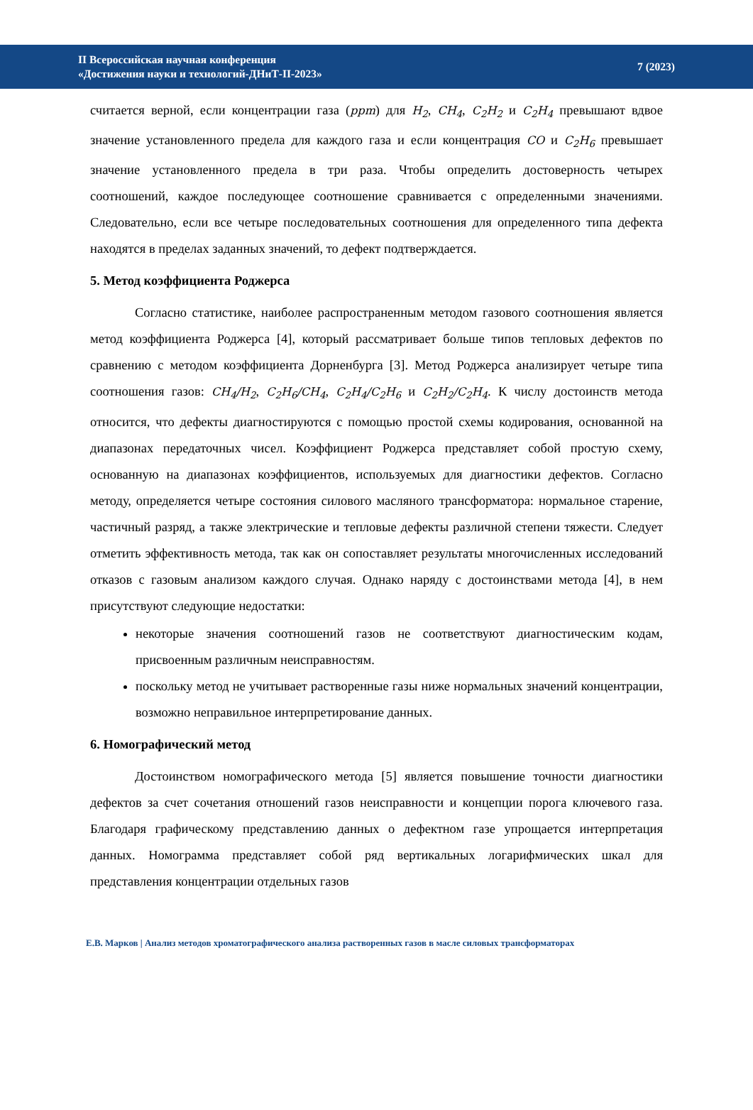II Всероссийская научная конференция
«Достижения науки и технологий-ДНиТ-II-2023»
7 (2023)
считается верной, если концентрации газа (ppm) для H<sub>2</sub>, CH<sub>4</sub>, C<sub>2</sub>H<sub>2</sub> и C<sub>2</sub>H<sub>4</sub> превышают вдвое значение установленного предела для каждого газа и если концентрация CO и C<sub>2</sub>H<sub>6</sub> превышает значение установленного предела в три раза. Чтобы определить достоверность четырех соотношений, каждое последующее соотношение сравнивается с определенными значениями. Следовательно, если все четыре последовательных соотношения для определенного типа дефекта находятся в пределах заданных значений, то дефект подтверждается.
5. Метод коэффициента Роджерса
Согласно статистике, наиболее распространенным методом газового соотношения является метод коэффициента Роджерса [4], который рассматривает больше типов тепловых дефектов по сравнению с методом коэффициента Дорненбурга [3]. Метод Роджерса анализирует четыре типа соотношения газов: CH<sub>4</sub>/H<sub>2</sub>, C<sub>2</sub>H<sub>6</sub>/CH<sub>4</sub>, C<sub>2</sub>H<sub>4</sub>/C<sub>2</sub>H<sub>6</sub> и C<sub>2</sub>H<sub>2</sub>/C<sub>2</sub>H<sub>4</sub>. К числу достоинств метода относится, что дефекты диагностируются с помощью простой схемы кодирования, основанной на диапазонах передаточных чисел. Коэффициент Роджерса представляет собой простую схему, основанную на диапазонах коэффициентов, используемых для диагностики дефектов. Согласно методу, определяется четыре состояния силового масляного трансформатора: нормальное старение, частичный разряд, а также электрические и тепловые дефекты различной степени тяжести. Следует отметить эффективность метода, так как он сопоставляет результаты многочисленных исследований отказов с газовым анализом каждого случая. Однако наряду с достоинствами метода [4], в нем присутствуют следующие недостатки:
некоторые значения соотношений газов не соответствуют диагностическим кодам, присвоенным различным неисправностям.
поскольку метод не учитывает растворенные газы ниже нормальных значений концентрации, возможно неправильное интерпретирование данных.
6. Номографический метод
Достоинством номографического метода [5] является повышение точности диагностики дефектов за счет сочетания отношений газов неисправности и концепции порога ключевого газа. Благодаря графическому представлению данных о дефектном газе упрощается интерпретация данных. Номограмма представляет собой ряд вертикальных логарифмических шкал для представления концентрации отдельных газов
Е.В. Марков | Анализ методов хроматографического анализа растворенных газов в масле силовых трансформаторах